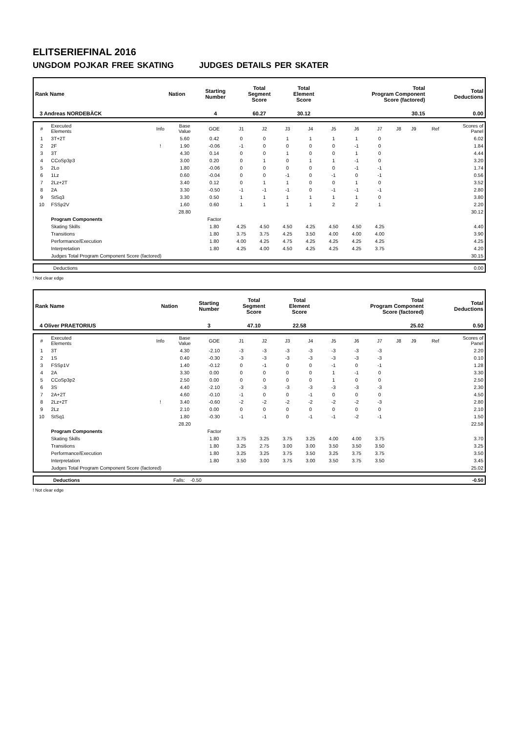ELITSERIEFINAL 2016
UNGDOM POJKAR FREE SKATING JUDGES DETAILS PER SKATER
| Rank Name | Nation | Starting Number | Total Segment Score | Total Element Score | Total Program Component Score (factored) | Total Deductions |
| --- | --- | --- | --- | --- | --- | --- |
| 3 Andreas NORDEBÄCK | | 4 | 60.27 | 30.12 | 30.15 | 0.00 |
| # | Executed Elements | Info | Base Value | GOE | J1 | J2 | J3 | J4 | J5 | J6 | J7 | J8 | J9 | Ref | Scores of Panel |
| 1 | 3T+2T | | 5.60 | 0.42 | 0 | 0 | 1 | 1 | 1 | 1 | 0 | | | | 6.02 |
| 2 | 2F | ! | 1.90 | -0.06 | -1 | 0 | 0 | 0 | 0 | -1 | 0 | | | | 1.84 |
| 3 | 3T | | 4.30 | 0.14 | 0 | 0 | 1 | 0 | 0 | 1 | 0 | | | | 4.44 |
| 4 | CCoSp3p3 | | 3.00 | 0.20 | 0 | 1 | 0 | 1 | 1 | -1 | 0 | | | | 3.20 |
| 5 | 2Lo | | 1.80 | -0.06 | 0 | 0 | 0 | 0 | 0 | -1 | -1 | | | | 1.74 |
| 6 | 1Lz | | 0.60 | -0.04 | 0 | 0 | -1 | 0 | -1 | 0 | -1 | | | | 0.56 |
| 7 | 2Lz+2T | | 3.40 | 0.12 | 0 | 1 | 1 | 0 | 0 | 1 | 0 | | | | 3.52 |
| 8 | 2A | | 3.30 | -0.50 | -1 | -1 | -1 | 0 | -1 | -1 | -1 | | | | 2.80 |
| 9 | StSq3 | | 3.30 | 0.50 | 1 | 1 | 1 | 1 | 1 | 1 | 0 | | | | 3.80 |
| 10 | FSSp2V | | 1.60 | 0.60 | 1 | 1 | 1 | 1 | 2 | 2 | 1 | | | | 2.20 |
| | | | 28.80 | | | | | | | | | | | | 30.12 |
| | Program Components | | | Factor | | | | | | | | | | | |
| | Skating Skills | | | 1.80 | 4.25 | 4.50 | 4.50 | 4.25 | 4.50 | 4.50 | 4.25 | | | | 4.40 |
| | Transitions | | | 1.80 | 3.75 | 3.75 | 4.25 | 3.50 | 4.00 | 4.00 | 4.00 | | | | 3.90 |
| | Performance/Execution | | | 1.80 | 4.00 | 4.25 | 4.75 | 4.25 | 4.25 | 4.25 | 4.25 | | | | 4.25 |
| | Interpretation | | | 1.80 | 4.25 | 4.00 | 4.50 | 4.25 | 4.25 | 4.25 | 3.75 | | | | 4.20 |
| | Judges Total Program Component Score (factored) | | | | | | | | | | | | | | 30.15 |
| Deductions | 0.00 |
! Not clear edge
| Rank Name | Nation | Starting Number | Total Segment Score | Total Element Score | Total Program Component Score (factored) | Total Deductions |
| --- | --- | --- | --- | --- | --- | --- |
| 4 Oliver PRAETORIUS | | 3 | 47.10 | 22.58 | 25.02 | 0.50 |
| # | Executed Elements | Info | Base Value | GOE | J1 | J2 | J3 | J4 | J5 | J6 | J7 | J8 | J9 | Ref | Scores of Panel |
| 1 | 3T | | 4.30 | -2.10 | -3 | -3 | -3 | -3 | -3 | -3 | -3 | | | | 2.20 |
| 2 | 1S | | 0.40 | -0.30 | -3 | -3 | -3 | -3 | -3 | -3 | -3 | | | | 0.10 |
| 3 | FSSp1V | | 1.40 | -0.12 | 0 | -1 | 0 | 0 | -1 | 0 | -1 | | | | 1.28 |
| 4 | 2A | | 3.30 | 0.00 | 0 | 0 | 0 | 0 | 1 | -1 | 0 | | | | 3.30 |
| 5 | CCoSp3p2 | | 2.50 | 0.00 | 0 | 0 | 0 | 0 | 1 | 0 | 0 | | | | 2.50 |
| 6 | 3S | | 4.40 | -2.10 | -3 | -3 | -3 | -3 | -3 | -3 | -3 | | | | 2.30 |
| 7 | 2A+2T | | 4.60 | -0.10 | -1 | 0 | 0 | -1 | 0 | 0 | 0 | | | | 4.50 |
| 8 | 2Lz+2T | ! | 3.40 | -0.60 | -2 | -2 | -2 | -2 | -2 | -2 | -3 | | | | 2.80 |
| 9 | 2Lz | | 2.10 | 0.00 | 0 | 0 | 0 | 0 | 0 | 0 | 0 | | | | 2.10 |
| 10 | StSq1 | | 1.80 | -0.30 | -1 | -1 | 0 | -1 | -1 | -2 | -1 | | | | 1.50 |
| | | | 28.20 | | | | | | | | | | | | 22.58 |
| | Program Components | | | Factor | | | | | | | | | | | |
| | Skating Skills | | | 1.80 | 3.75 | 3.25 | 3.75 | 3.25 | 4.00 | 4.00 | 3.75 | | | | 3.70 |
| | Transitions | | | 1.80 | 3.25 | 2.75 | 3.00 | 3.00 | 3.50 | 3.50 | 3.50 | | | | 3.25 |
| | Performance/Execution | | | 1.80 | 3.25 | 3.25 | 3.75 | 3.50 | 3.25 | 3.75 | 3.75 | | | | 3.50 |
| | Interpretation | | | 1.80 | 3.50 | 3.00 | 3.75 | 3.00 | 3.50 | 3.75 | 3.50 | | | | 3.45 |
| | Judges Total Program Component Score (factored) | | | | | | | | | | | | | | 25.02 |
| Deductions | Falls: -0.50 | -0.50 |
! Not clear edge